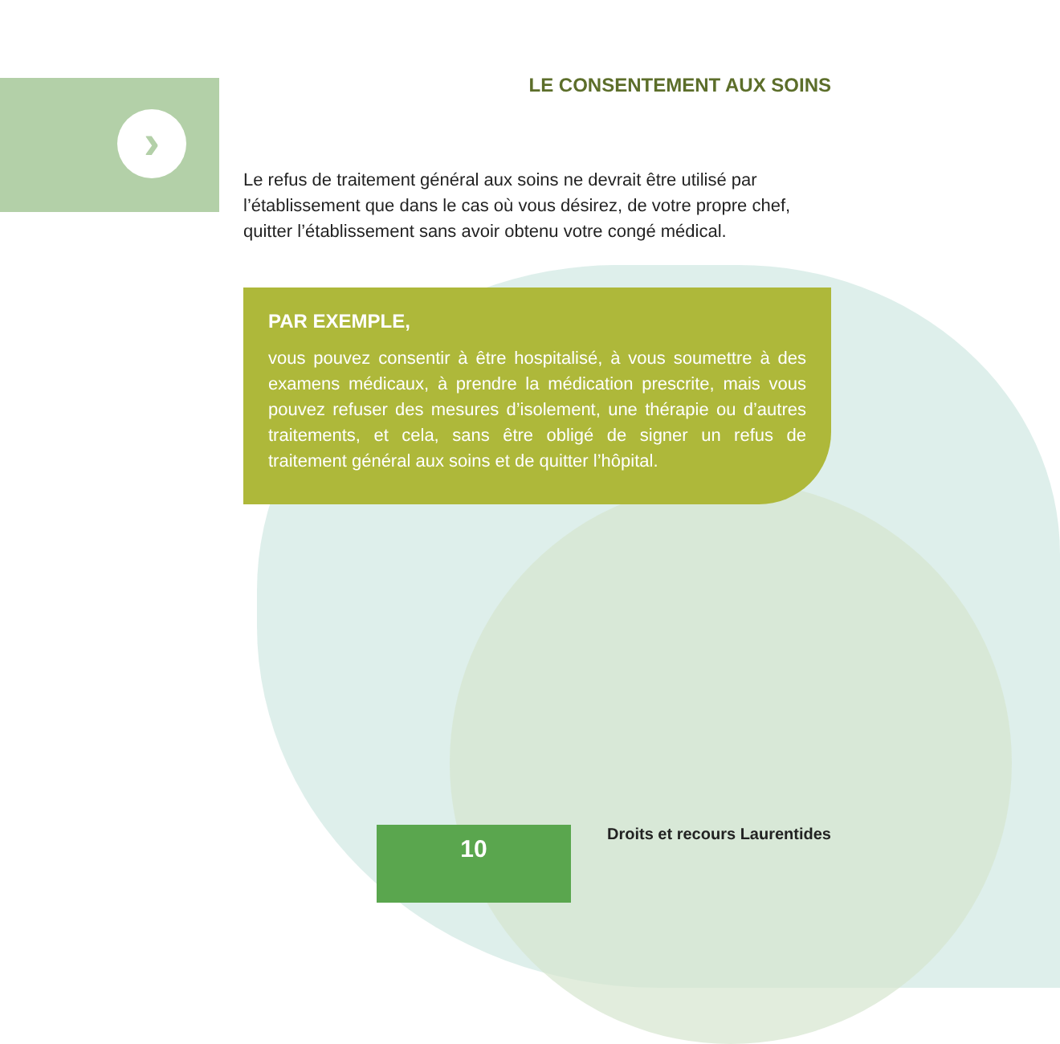›
LE CONSENTEMENT AUX SOINS
Le refus de traitement général aux soins ne devrait être utilisé par l’établissement que dans le cas où vous désirez, de votre propre chef, quitter l’établissement sans avoir obtenu votre congé médical.
PAR EXEMPLE,
vous pouvez consentir à être hospitalisé, à vous soumettre à des examens médicaux, à prendre la médication prescrite, mais vous pouvez refuser des mesures d’isolement, une thérapie ou d’autres traitements, et cela, sans être obligé de signer un refus de traitement général aux soins et de quitter l’hôpital.
10
Droits et recours Laurentides